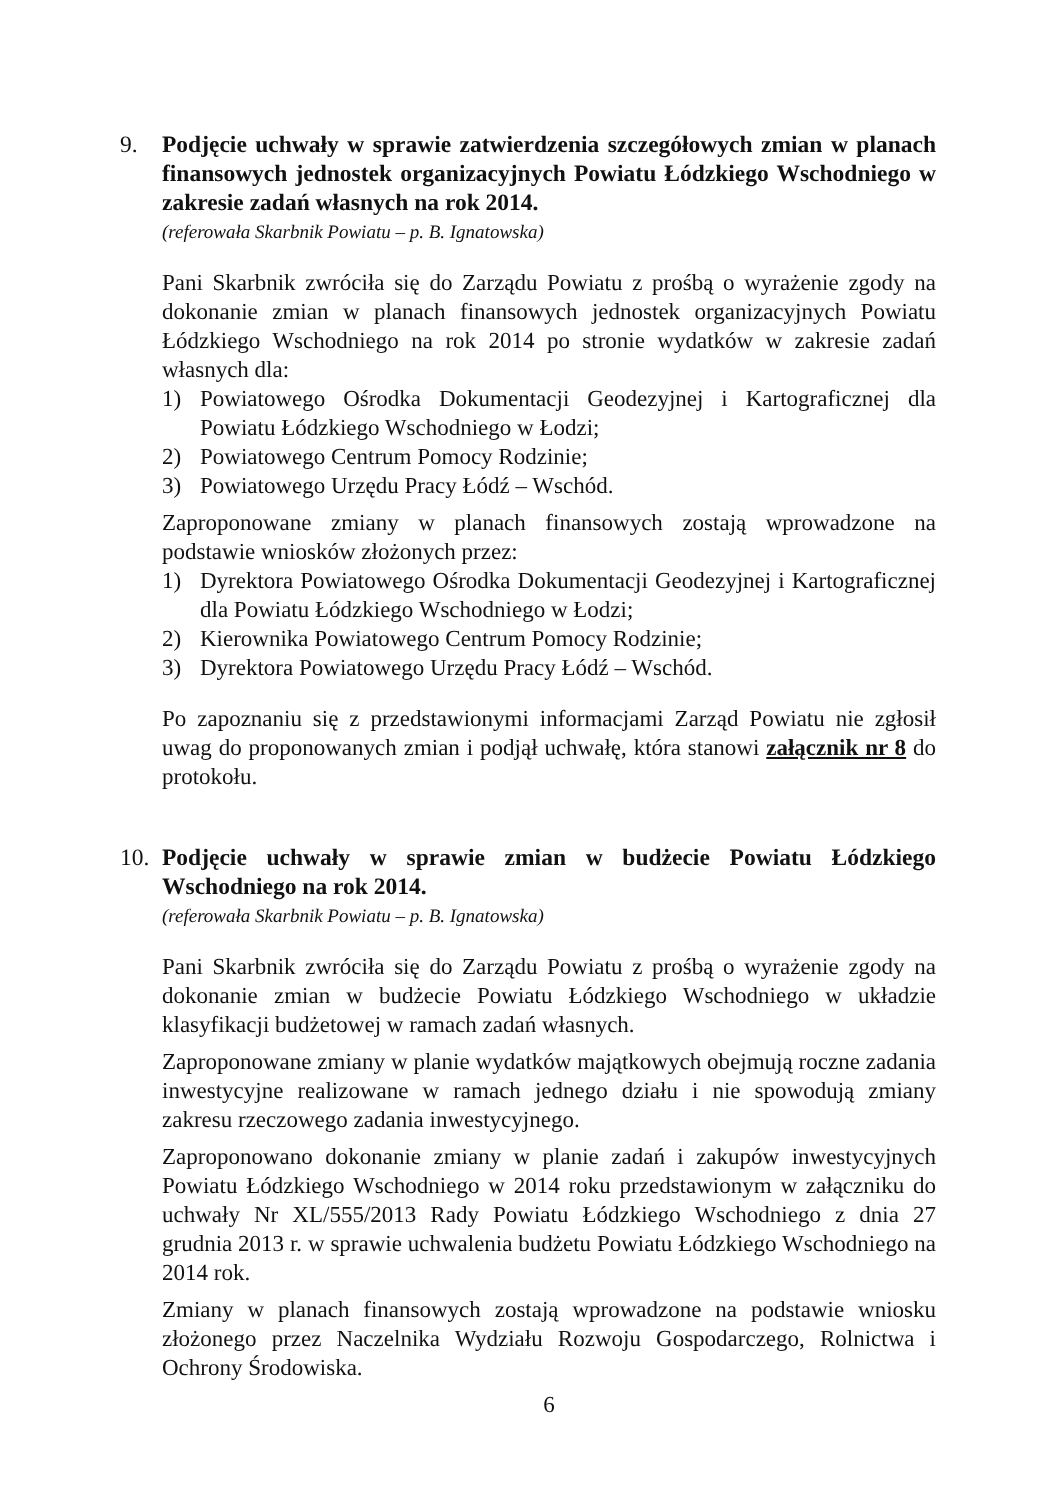9. Podjęcie uchwały w sprawie zatwierdzenia szczegółowych zmian w planach finansowych jednostek organizacyjnych Powiatu Łódzkiego Wschodniego w zakresie zadań własnych na rok 2014.
(referowała Skarbnik Powiatu – p. B. Ignatowska)
Pani Skarbnik zwróciła się do Zarządu Powiatu z prośbą o wyrażenie zgody na dokonanie zmian w planach finansowych jednostek organizacyjnych Powiatu Łódzkiego Wschodniego na rok 2014 po stronie wydatków w zakresie zadań własnych dla:
1) Powiatowego Ośrodka Dokumentacji Geodezyjnej i Kartograficznej dla Powiatu Łódzkiego Wschodniego w Łodzi;
2) Powiatowego Centrum Pomocy Rodzinie;
3) Powiatowego Urzędu Pracy Łódź – Wschód.
Zaproponowane zmiany w planach finansowych zostają wprowadzone na podstawie wniosków złożonych przez:
1) Dyrektora Powiatowego Ośrodka Dokumentacji Geodezyjnej i Kartograficznej dla Powiatu Łódzkiego Wschodniego w Łodzi;
2) Kierownika Powiatowego Centrum Pomocy Rodzinie;
3) Dyrektora Powiatowego Urzędu Pracy Łódź – Wschód.
Po zapoznaniu się z przedstawionymi informacjami Zarząd Powiatu nie zgłosił uwag do proponowanych zmian i podjął uchwałę, która stanowi załącznik nr 8 do protokołu.
10. Podjęcie uchwały w sprawie zmian w budżecie Powiatu Łódzkiego Wschodniego na rok 2014.
(referowała Skarbnik Powiatu – p. B. Ignatowska)
Pani Skarbnik zwróciła się do Zarządu Powiatu z prośbą o wyrażenie zgody na dokonanie zmian w budżecie Powiatu Łódzkiego Wschodniego w układzie klasyfikacji budżetowej w ramach zadań własnych.
Zaproponowane zmiany w planie wydatków majątkowych obejmują roczne zadania inwestycyjne realizowane w ramach jednego działu i nie spowodują zmiany zakresu rzeczowego zadania inwestycyjnego.
Zaproponowano dokonanie zmiany w planie zadań i zakupów inwestycyjnych Powiatu Łódzkiego Wschodniego w 2014 roku przedstawionym w załączniku do uchwały Nr XL/555/2013 Rady Powiatu Łódzkiego Wschodniego z dnia 27 grudnia 2013 r. w sprawie uchwalenia budżetu Powiatu Łódzkiego Wschodniego na 2014 rok.
Zmiany w planach finansowych zostają wprowadzone na podstawie wniosku złożonego przez Naczelnika Wydziału Rozwoju Gospodarczego, Rolnictwa i Ochrony Środowiska.
6